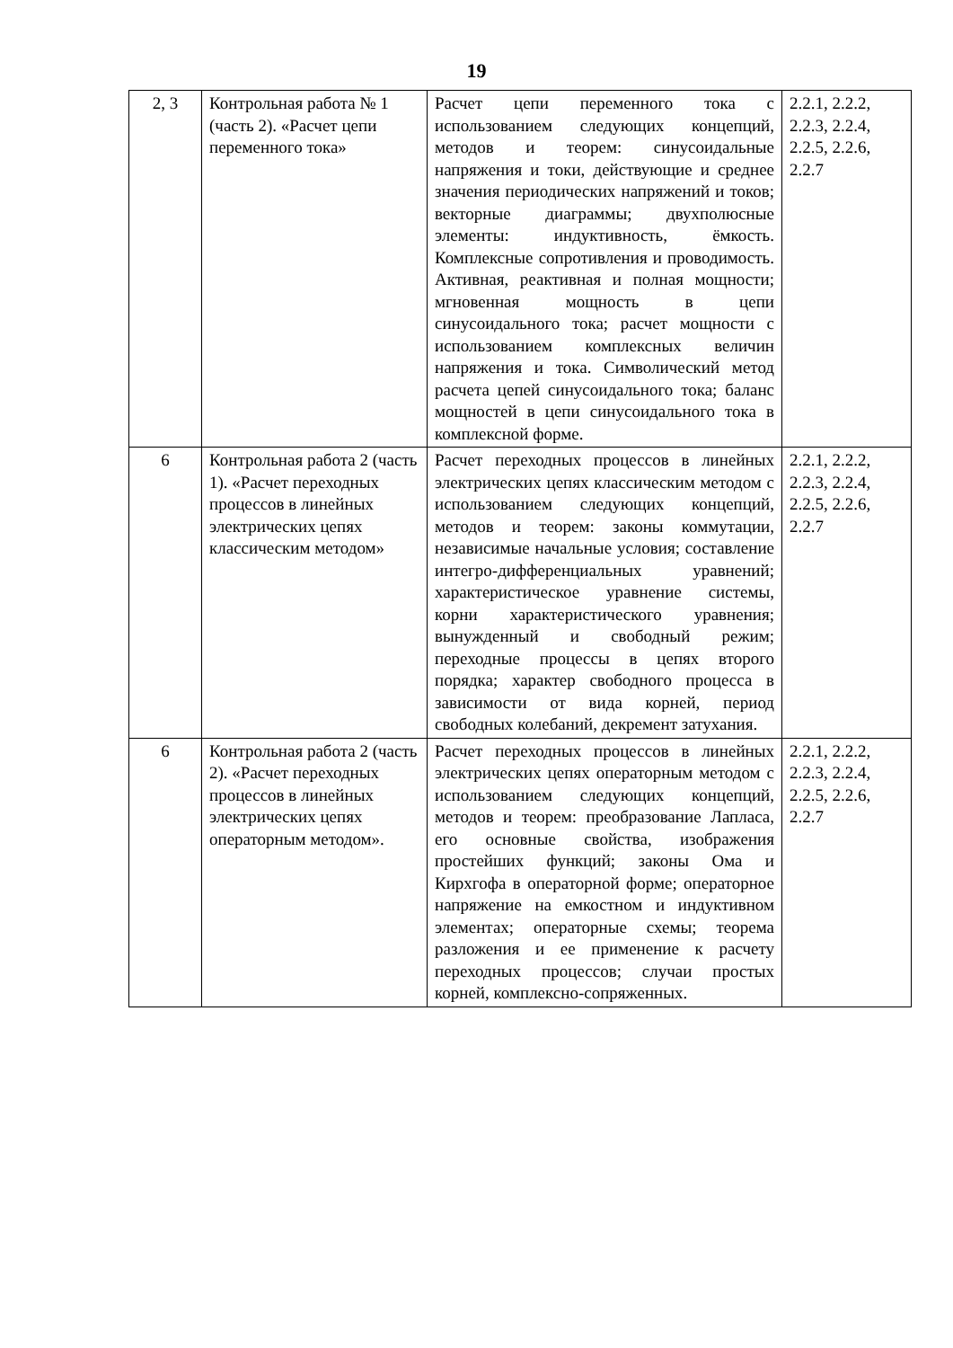19
| 2, 3 | Контрольная работа № 1 (часть 2). «Расчет цепи переменного тока» | Расчет цепи переменного тока с использованием следующих концепций, методов и теорем: синусоидальные напряжения и токи, действующие и среднее значения периодических напряжений и токов; векторные диаграммы; двухполюсные элементы: индуктивность, ёмкость. Комплексные сопротивления и проводимость. Активная, реактивная и полная мощности; мгновенная мощность в цепи синусоидального тока; расчет мощности с использованием комплексных величин напряжения и тока. Символический метод расчета цепей синусоидального тока; баланс мощностей в цепи синусоидального тока в комплексной форме. | 2.2.1, 2.2.2, 2.2.3, 2.2.4, 2.2.5, 2.2.6, 2.2.7 |
| 6 | Контрольная работа 2 (часть 1). «Расчет переходных процессов в линейных электрических цепях классическим методом» | Расчет переходных процессов в линейных электрических цепях классическим методом с использованием следующих концепций, методов и теорем: законы коммутации, независимые начальные условия; составление интегро-дифференциальных уравнений; характеристическое уравнение системы, корни характеристического уравнения; вынужденный и свободный режим; переходные процессы в цепях второго порядка; характер свободного процесса в зависимости от вида корней, период свободных колебаний, декремент затухания. | 2.2.1, 2.2.2, 2.2.3, 2.2.4, 2.2.5, 2.2.6, 2.2.7 |
| 6 | Контрольная работа 2 (часть 2). «Расчет переходных процессов в линейных электрических цепях операторным методом». | Расчет переходных процессов в линейных электрических цепях операторным методом с использованием следующих концепций, методов и теорем: преобразование Лапласа, его основные свойства, изображения простейших функций; законы Ома и Кирхгофа в операторной форме; операторное напряжение на емкостном и индуктивном элементах; операторные схемы; теорема разложения и ее применение к расчету переходных процессов; случаи простых корней, комплексно-сопряженных. | 2.2.1, 2.2.2, 2.2.3, 2.2.4, 2.2.5, 2.2.6, 2.2.7 |